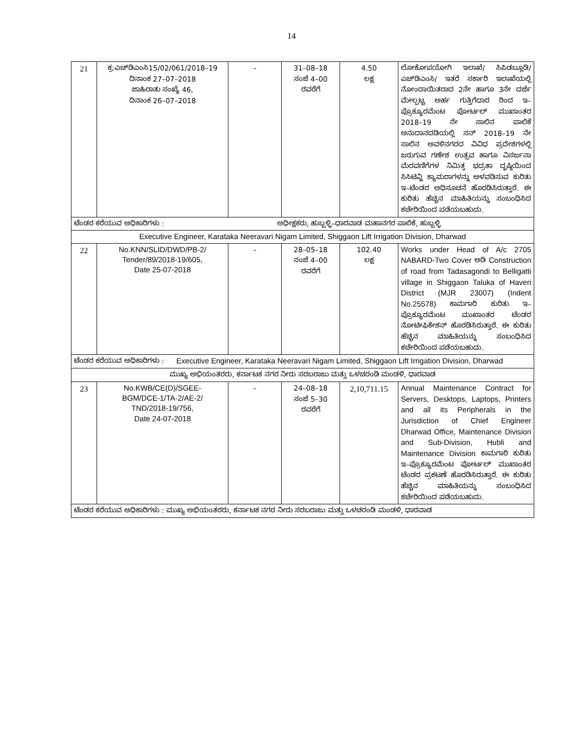14
| 21 | ಕ್ರ:ಎಚ್‌ಡಿಎಂಸಿ15/02/061/2018–19 ದಿನಾಂಕ 27–07–2018 ಜಾಹಿರಾತು ಸಂಖ್ಯೆ 46, ದಿನಾಂಕ 26–07–2018 | – | 31–08–18 ಸಂಜೆ 4–00 ರವರೆಗೆ | 4.50 ಲಕ್ಷ | ಲೋಕೋಪಯೋಗಿ ಇಲಾಖೆ/ ಸಿಪಿಡಬ್ಲೂಡಿ/ ಎಚ್‌ಡಿಎಂಸಿ/ ಇತರೆ ಸರ್ಕಾರಿ ಇಲಾಖೆಯಲ್ಲಿ ನೋಂದಾಯಿತರಾದ 2ನೇ ಹಾಗೂ 3ನೇ ದರ್ಜೆ ಮೇಲ್ಪಟ್ಟ ಅರ್ಹ ಗುತ್ತಿಗೆದಾರ ರಿಂದ ಇ–ಪ್ರೊಕ್ಯೂರಮೆಂಟ ಪೋರ್ಟಲ್ ಮುಖಾಂತರ 2018–19 ನೇ ಸಾಲಿನ ಪಾಲಿಕೆ ಅನುದಾನದಡಿಯಲ್ಲಿ ಸನ್ 2018–19 ನೇ ಸಾಲಿನ ಅವಳಿನಗರದ ವಿವಿಧ ಪ್ರದೇಶಗಳಲ್ಲಿ ಜರುಗುವ ಗಣೇಶ ಉತ್ಸವ ಹಾಗೂ ವಿಸರ್ಜನಾ ಮೆರವಣಿಗೆಗಳ ನಿಮಿತ್ತ ಭದ್ರತಾ ದೃಷ್ಠಿಯಿಂದ ಸಿಸಿಟಿವ್ಹಿ ಕ್ಯಾಮರಾಗಳನ್ನು ಅಳವಡಿಸುವ ಕುರಿತು ಇ–ಟೆಂಡರ ಅಧಿಸೂಚನೆ ಹೊರಡಿಸಿರುತ್ತಾರೆ. ಈ ಕುರಿತು ಹೆಚ್ಚಿನ ಮಾಹಿತಿಯನ್ನು ಸಂಬಂಧಿಸಿದ ಕಚೇರಿಯಿಂದ ಪಡೆಯಬಹುದು. |
| ಟೆಂಡರ ಕರೆಯುವ ಅಧಿಕಾರಿಗಳು : ಅಧೀಕ್ಷಕರು, ಹುಬ್ಬಳ್ಳಿ–ಧಾರವಾಡ ಮಹಾನಗರ ಪಾಲಿಕೆ, ಹುಬ್ಬಳ್ಳಿ | | | | | |
| Executive Engineer, Karataka Neeravari Nigam Limited, Shiggaon Lift Irrigation Division, Dharwad | | | | | |
| 22 | No.KNN/SLID/DWD/PB-2/ Tender/89/2018-19/605, Date 25-07-2018 | – | 28–05–18 ಸಂಜೆ 4–00 ರವರೆಗೆ | 102.40 ಲಕ್ಷ | Works under Head of A/c 2705 NABARD-Two Cover ಅಡಿ Construction of road from Tadasagondi to Belligatti village in Shiggaon Taluka of Haveri District (MJR 23007) (Indent No.25578) ಕಾಮಗಾರಿ ಕುರಿತು ಇ–ಪ್ರೊಕ್ಯೂರಮೆಂಟ ಮುಖಾಂತರ ಟೆಂಡರ ನೋಟೀಫಿಕೇಶನ್ ಹೊರಡಿಸಿರುತ್ತಾರೆ. ಈ ಕುರಿತು ಹೆಚ್ಚಿನ ಮಾಹಿತಿಯನ್ನು ಸಂಬಂಧಿಸಿದ ಕಚೇರಿಯಿಂದ ಪಡೆಯಬಹುದು. |
| ಟೆಂಡರ ಕರೆಯುವ ಅಧಿಕಾರಿಗಳು : Executive Engineer, Karataka Neeravari Nigam Limited, Shiggaon Lift Irrigation Division, Dharwad | | | | | |
| ಮುಖ್ಯ ಅಭಿಯಂತರರು, ಕರ್ನಾಟಕ ನಗರ ನೀರು ಸರಬರಾಜು ಮತ್ತು ಒಳಚರಂಡಿ ಮಂಡಳಿ, ಧಾರವಾಡ | | | | | |
| 23 | No.KWB/CE(D)/SGEE- BGM/DCE-1/TA-2/AE-2/ TND/2018-19/756, Date 24-07-2018 | – | 24–08–18 ಸಂಜೆ 5–30 ರವರೆಗೆ | 2,10,711.15 | Annual Maintenance Contract for Servers, Desktops, Laptops, Printers and all its Peripherals in the Jurisdiction of Chief Engineer Dharwad Office, Maintenance Division and Sub-Division, Hubli and Maintenance Division ಕಾಮಗಾರಿ ಕುರಿತು ಇ–ಪ್ರೊಕ್ಯೂರಮೆಂಟ ಪೋರ್ಟಲ್ ಮುಖಾಂತರ ಟೆಂಡರ ಪ್ರಕಟಣೆ ಹೊರಡಿಸಿರುತ್ತಾರೆ. ಈ ಕುರಿತು ಹೆಚ್ಚಿನ ಮಾಹಿತಿಯನ್ನು ಸಂಬಂಧಿಸಿದ ಕಚೇರಿಯಿಂದ ಪಡೆಯಬಹುದು. |
| ಟೆಂಡರ ಕರೆಯುವ ಅಧಿಕಾರಿಗಳು : ಮುಖ್ಯ ಅಭಿಯಂತರರು, ಕರ್ನಾಟಕ ನಗರ ನೀರು ಸರಬರಾಜು ಮತ್ತು ಒಳಚರಂಡಿ ಮಂಡಳಿ, ಧಾರವಾಡ | | | | | |